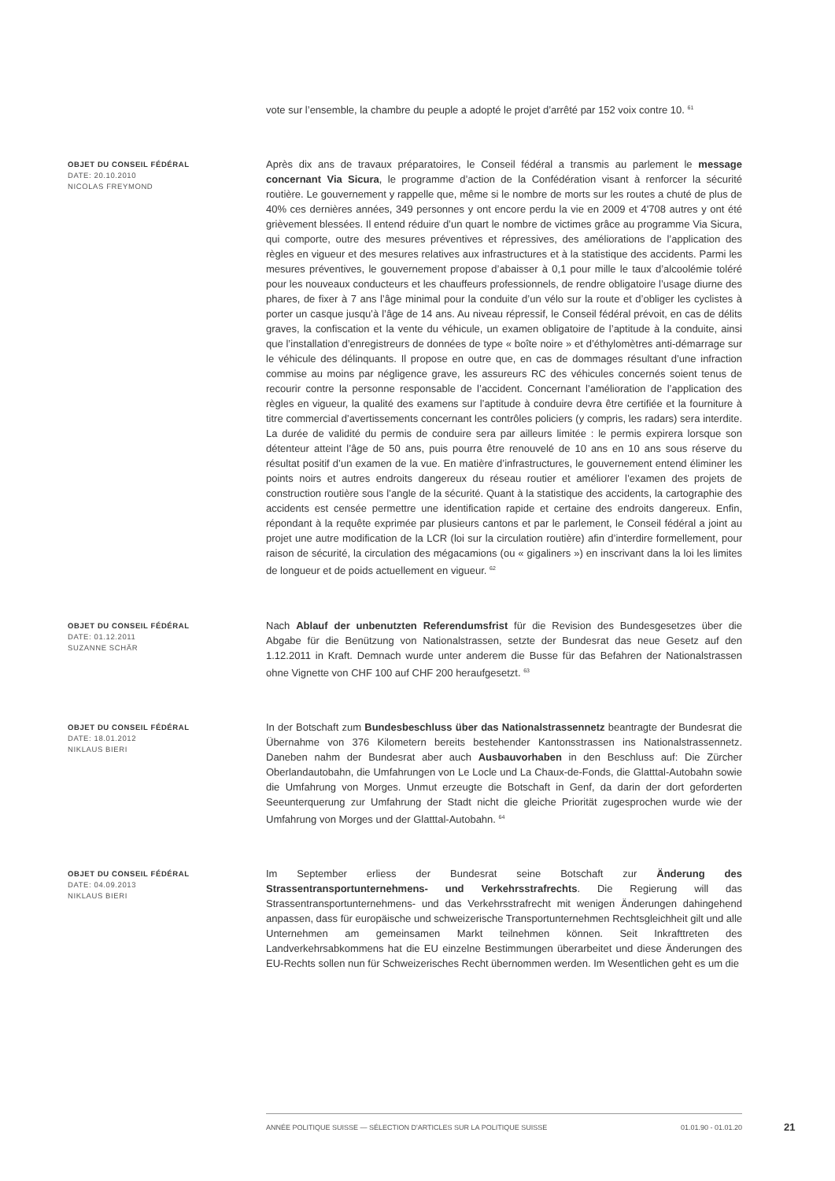vote sur l’ensemble, la chambre du peuple a adopté le projet d’arrêté par 152 voix contre 10. <sup>61</sup>
OBJET DU CONSEIL FÉDÉRAL
DATE: 20.10.2010
NICOLAS FREYMOND
Après dix ans de travaux préparatoires, le Conseil fédéral a transmis au parlement le message concernant Via Sicura, le programme d’action de la Confédération visant à renforcer la sécurité routière. Le gouvernement y rappelle que, même si le nombre de morts sur les routes a chuté de plus de 40% ces dernières années, 349 personnes y ont encore perdu la vie en 2009 et 4'708 autres y ont été grièvement blessées. Il entend réduire d’un quart le nombre de victimes grâce au programme Via Sicura, qui comporte, outre des mesures préventives et répressives, des améliorations de l’application des règles en vigueur et des mesures relatives aux infrastructures et à la statistique des accidents. Parmi les mesures préventives, le gouvernement propose d’abaisser à 0,1 pour mille le taux d’alcoolémie toléré pour les nouveaux conducteurs et les chauffeurs professionnels, de rendre obligatoire l’usage diurne des phares, de fixer à 7 ans l’âge minimal pour la conduite d’un vélo sur la route et d’obliger les cyclistes à porter un casque jusqu’à l’âge de 14 ans. Au niveau répressif, le Conseil fédéral prévoit, en cas de délits graves, la confiscation et la vente du véhicule, un examen obligatoire de l’aptitude à la conduite, ainsi que l’installation d’enregistreurs de données de type « boîte noire » et d’éthylomètres anti-démarrage sur le véhicule des délinquants. Il propose en outre que, en cas de dommages résultant d’une infraction commise au moins par négligence grave, les assureurs RC des véhicules concernés soient tenus de recourir contre la personne responsable de l’accident. Concernant l’amélioration de l’application des règles en vigueur, la qualité des examens sur l’aptitude à conduire devra être certifiée et la fourniture à titre commercial d’avertissements concernant les contrôles policiers (y compris, les radars) sera interdite. La durée de validité du permis de conduire sera par ailleurs limitée : le permis expirera lorsque son détenteur atteint l’âge de 50 ans, puis pourra être renouvelé de 10 ans en 10 ans sous réserve du résultat positif d’un examen de la vue. En matière d’infrastructures, le gouvernement entend éliminer les points noirs et autres endroits dangereux du réseau routier et améliorer l’examen des projets de construction routière sous l’angle de la sécurité. Quant à la statistique des accidents, la cartographie des accidents est censée permettre une identification rapide et certaine des endroits dangereux. Enfin, répondant à la requête exprimée par plusieurs cantons et par le parlement, le Conseil fédéral a joint au projet une autre modification de la LCR (loi sur la circulation routière) afin d’interdire formellement, pour raison de sécurité, la circulation des mégacamions (ou « gigaliners ») en inscrivant dans la loi les limites de longueur et de poids actuellement en vigueur. <sup>62</sup>
OBJET DU CONSEIL FÉDÉRAL
DATE: 01.12.2011
SUZANNE SCHÄR
Nach Ablauf der unbenutzten Referendumsfrist für die Revision des Bundesgesetzes über die Abgabe für die Benützung von Nationalstrassen, setzte der Bundesrat das neue Gesetz auf den 1.12.2011 in Kraft. Demnach wurde unter anderem die Busse für das Befahren der Nationalstrassen ohne Vignette von CHF 100 auf CHF 200 heraufgesetzt. <sup>63</sup>
OBJET DU CONSEIL FÉDÉRAL
DATE: 18.01.2012
NIKLAUS BIERI
In der Botschaft zum Bundesbeschluss über das Nationalstrassennetz beantragte der Bundesrat die Übernahme von 376 Kilometern bereits bestehender Kantonsstrassen ins Nationalstrassennetz. Daneben nahm der Bundesrat aber auch Ausbauvorhaben in den Beschluss auf: Die Zürcher Oberlandautobahn, die Umfahrungen von Le Locle und La Chaux-de-Fonds, die Glatttal-Autobahn sowie die Umfahrung von Morges. Unmut erzeugte die Botschaft in Genf, da darin der dort geforderten Seeunterquerung zur Umfahrung der Stadt nicht die gleiche Priorität zugesprochen wurde wie der Umfahrung von Morges und der Glatttal-Autobahn. <sup>64</sup>
OBJET DU CONSEIL FÉDÉRAL
DATE: 04.09.2013
NIKLAUS BIERI
Im September erliess der Bundesrat seine Botschaft zur Änderung des Strassentransportunternehmens- und Verkehrsstrafrechts. Die Regierung will das Strassentransportunternehmens- und das Verkehrsstrafrecht mit wenigen Änderungen dahingehend anpassen, dass für europäische und schweizerische Transportunternehmen Rechtsgleichheit gilt und alle Unternehmen am gemeinsamen Markt teilnehmen können. Seit Inkrafttreten des Landverkehrsabkommens hat die EU einzelne Bestimmungen überarbeitet und diese Änderungen des EU-Rechts sollen nun für Schweizerisches Recht übernommen werden. Im Wesentlichen geht es um die
ANNÉE POLITIQUE SUISSE — SÉLECTION D'ARTICLES SUR LA POLITIQUE SUISSE 01.01.90 - 01.01.20
21